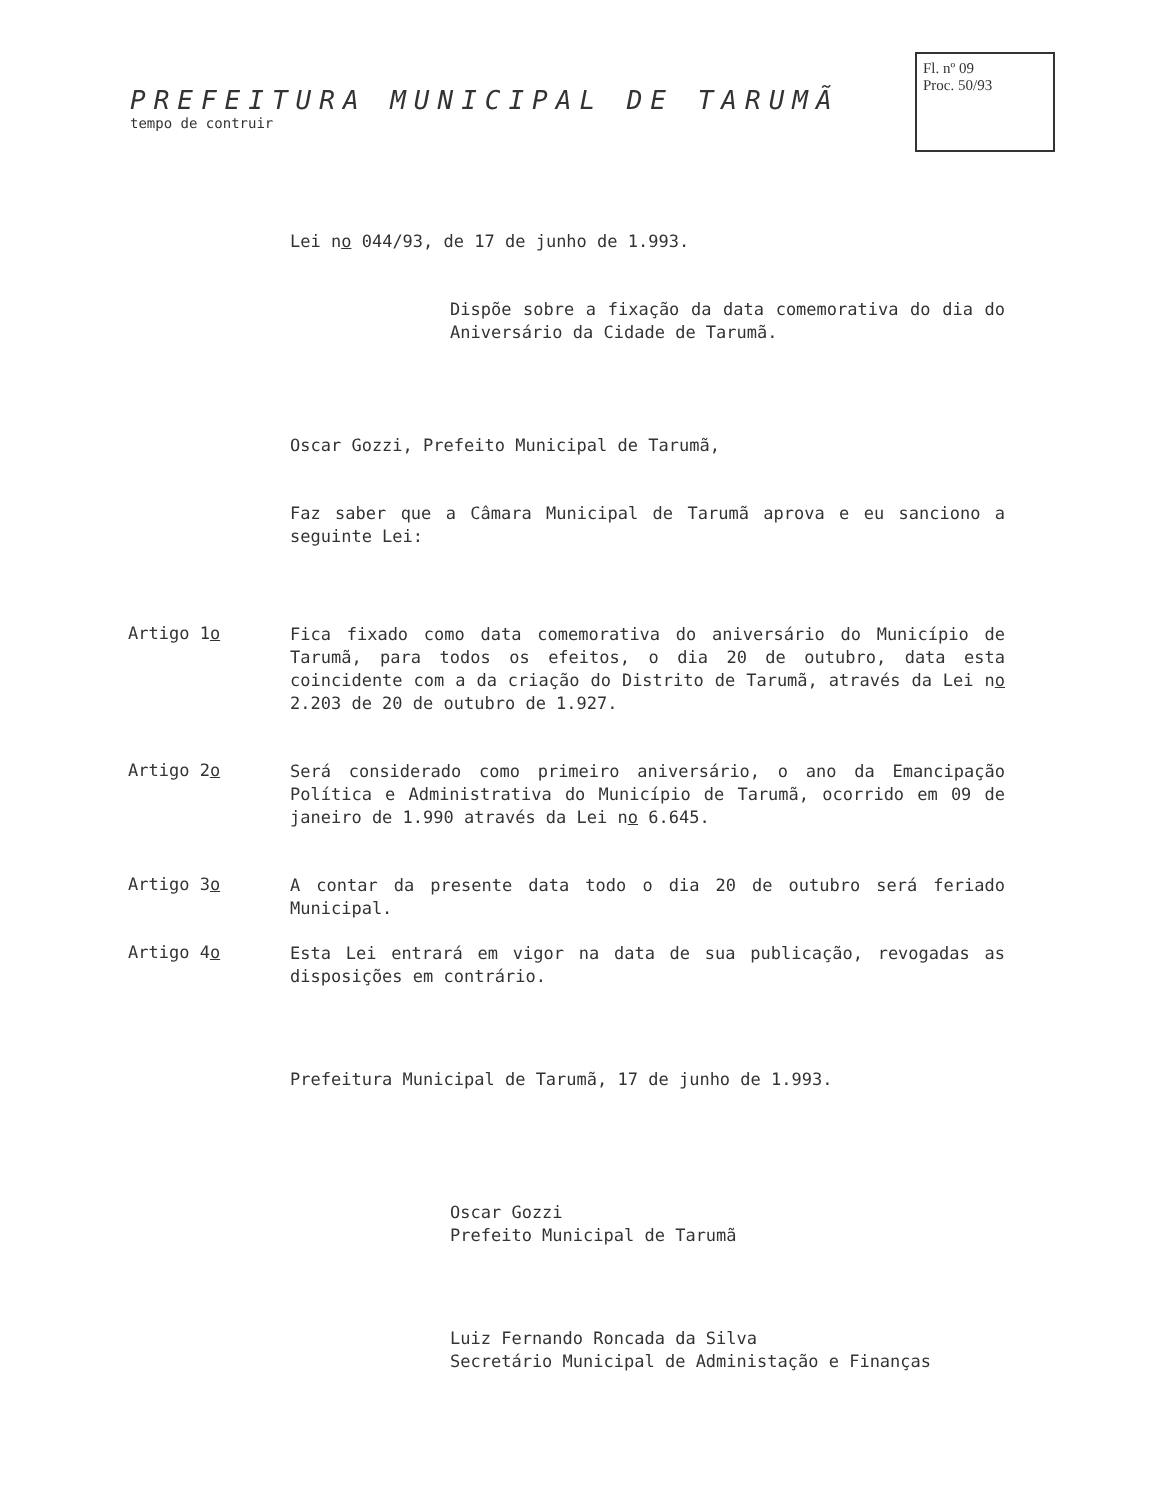PREFEITURA MUNICIPAL DE TARUMÃ
tempo de contruir
Fl. nº 09
Proc. 50/93
Lei no 044/93, de 17 de junho de 1.993.
Dispõe sobre a fixação da data comemorativa do dia do Aniversário da Cidade de Tarumã.
Oscar Gozzi, Prefeito Municipal de Tarumã,
Faz saber que a Câmara Municipal de Tarumã aprova e eu sanciono a seguinte Lei:
Artigo 1o
Fica fixado como data comemorativa do aniversário do Município de Tarumã, para todos os efeitos, o dia 20 de outubro, data esta coincidente com a da criação do Distrito de Tarumã, através da Lei no 2.203 de 20 de outubro de 1.927.
Artigo 2o
Será considerado como primeiro aniversário, o ano da Emancipação Política e Administrativa do Município de Tarumã, ocorrido em 09 de janeiro de 1.990 através da Lei no 6.645.
Artigo 3o
A contar da presente data todo o dia 20 de outubro será feriado Municipal.
Artigo 4o
Esta Lei entrará em vigor na data de sua publicação, revogadas as disposições em contrário.
Prefeitura Municipal de Tarumã, 17 de junho de 1.993.
Oscar Gozzi
Prefeito Municipal de Tarumã
Luiz Fernando Roncada da Silva
Secretário Municipal de Administação e Finanças